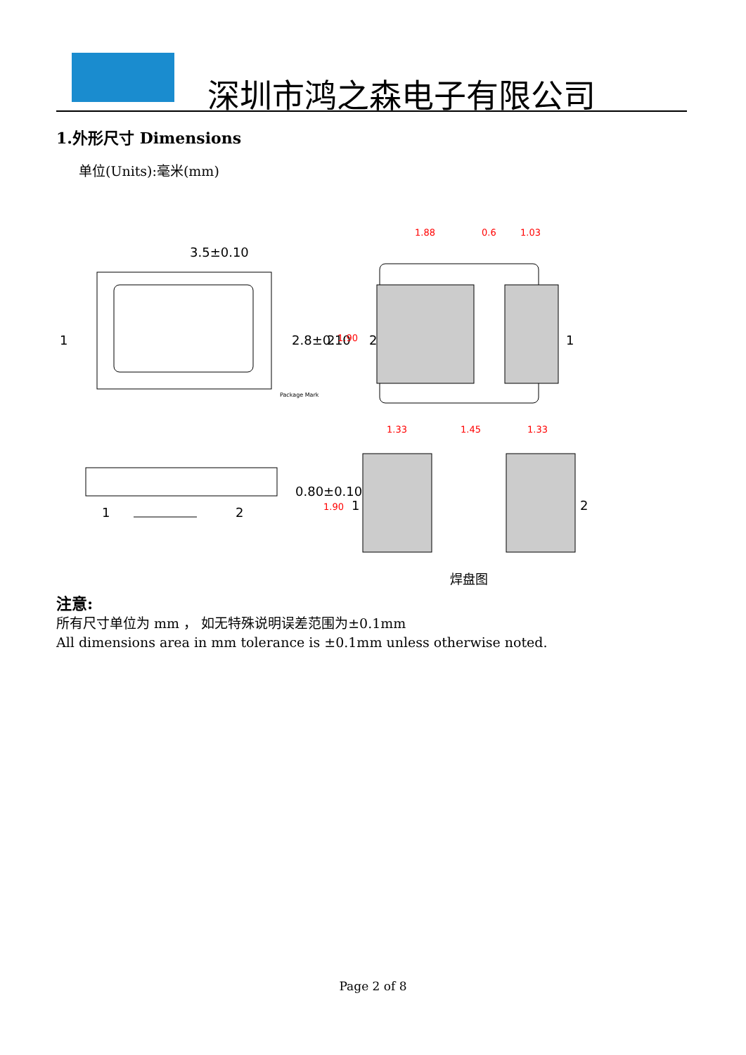深圳市鸿之森电子有限公司
1.外形尺寸 Dimensions
单位(Units):毫米(mm)
3.5±0.10
1
2.8±0.10
2
2
1
1
2
0.80±0.10
1
2
Package Mark
1.88
0.6
1.03
1.90
1.33
1.45
1.33
1.90
焊盘图
注意:
所有尺寸单位为 mm ， 如无特殊说明误差范围为±0.1mm
All dimensions area in mm tolerance is ±0.1mm unless otherwise noted.
Page 2 of 8